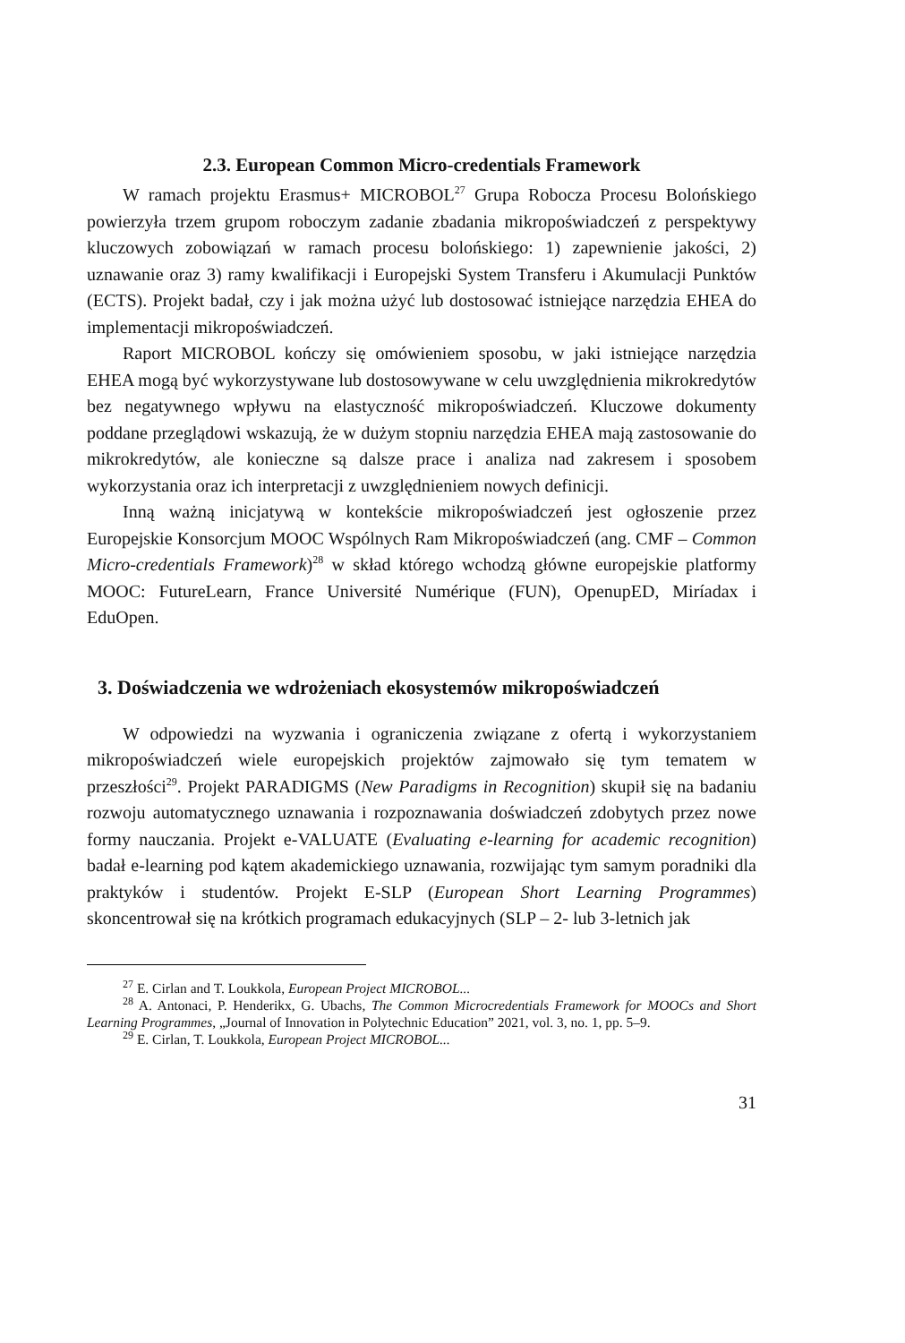2.3. European Common Micro-credentials Framework
W ramach projektu Erasmus+ MICROBOL<sup>27</sup> Grupa Robocza Procesu Bolońskiego powierzyła trzem grupom roboczym zadanie zbadania mikropoświadczeń z perspektywy kluczowych zobowiązań w ramach procesu bolońskiego: 1) zapewnienie jakości, 2) uznawanie oraz 3) ramy kwalifikacji i Europejski System Transferu i Akumulacji Punktów (ECTS). Projekt badał, czy i jak można użyć lub dostosować istniejące narzędzia EHEA do implementacji mikropoświadczeń.
Raport MICROBOL kończy się omówieniem sposobu, w jaki istniejące narzędzia EHEA mogą być wykorzystywane lub dostosowywane w celu uwzględnienia mikrokredytów bez negatywnego wpływu na elastyczność mikropoświadczeń. Kluczowe dokumenty poddane przeglądowi wskazują, że w dużym stopniu narzędzia EHEA mają zastosowanie do mikrokredytów, ale konieczne są dalsze prace i analiza nad zakresem i sposobem wykorzystania oraz ich interpretacji z uwzględnieniem nowych definicji.
Inną ważną inicjatywą w kontekście mikropoświadczeń jest ogłoszenie przez Europejskie Konsorcjum MOOC Wspólnych Ram Mikropoświadczeń (ang. CMF – Common Micro-credentials Framework)<sup>28</sup> w skład którego wchodzą główne europejskie platformy MOOC: FutureLearn, France Université Numérique (FUN), OpenupED, Miríadax i EduOpen.
3. Doświadczenia we wdrożeniach ekosystemów mikropoświadczeń
W odpowiedzi na wyzwania i ograniczenia związane z ofertą i wykorzystaniem mikropoświadczeń wiele europejskich projektów zajmowało się tym tematem w przeszłości<sup>29</sup>. Projekt PARADIGMS (New Paradigms in Recognition) skupił się na badaniu rozwoju automatycznego uznawania i rozpoznawania doświadczeń zdobytych przez nowe formy nauczania. Projekt e-VALUATE (Evaluating e-learning for academic recognition) badał e-learning pod kątem akademickiego uznawania, rozwijając tym samym poradniki dla praktyków i studentów. Projekt E-SLP (European Short Learning Programmes) skoncentrował się na krótkich programach edukacyjnych (SLP – 2- lub 3-letnich jak
<sup>27</sup> E. Cirlan and T. Loukkola, European Project MICROBOL...
<sup>28</sup> A. Antonaci, P. Henderikx, G. Ubachs, The Common Microcredentials Framework for MOOCs and Short Learning Programmes, „Journal of Innovation in Polytechnic Education” 2021, vol. 3, no. 1, pp. 5–9.
<sup>29</sup> E. Cirlan, T. Loukkola, European Project MICROBOL...
31